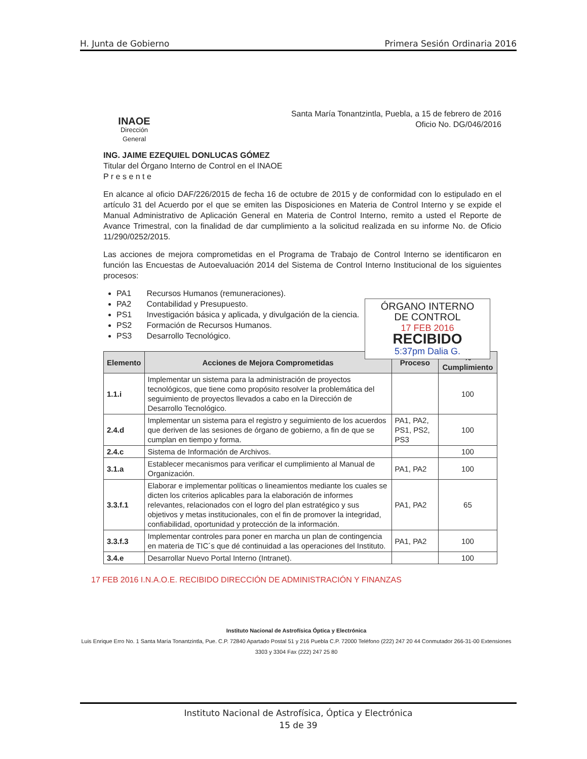H. Junta de Gobierno Primera Sesión Ordinaria 2016
INAOE
Dirección
General
Santa María Tonantzintla, Puebla, a 15 de febrero de 2016
Oficio No. DG/046/2016
ING. JAIME EZEQUIEL DONLUCAS GÓMEZ
Titular del Órgano Interno de Control en el INAOE
P r e s e n t e
En alcance al oficio DAF/226/2015 de fecha 16 de octubre de 2015 y de conformidad con lo estipulado en el artículo 31 del Acuerdo por el que se emiten las Disposiciones en Materia de Control Interno y se expide el Manual Administrativo de Aplicación General en Materia de Control Interno, remito a usted el Reporte de Avance Trimestral, con la finalidad de dar cumplimiento a la solicitud realizada en su informe No. de Oficio 11/290/0252/2015.
Las acciones de mejora comprometidas en el Programa de Trabajo de Control Interno se identificaron en función las Encuestas de Autoevaluación 2014 del Sistema de Control Interno Institucional de los siguientes procesos:
PA1 Recursos Humanos (remuneraciones).
PA2 Contabilidad y Presupuesto.
PS1 Investigación básica y aplicada, y divulgación de la ciencia.
PS2 Formación de Recursos Humanos.
PS3 Desarrollo Tecnológico.
ÓRGANO INTERNO
DE CONTROL
17 FEB 2016
RECIBIDO
5:37pm Dalia G.
| Elemento | Acciones de Mejora Comprometidas | Proceso | % Cumplimiento |
| --- | --- | --- | --- |
| 1.1.i | Implementar un sistema para la administración de proyectos tecnológicos, que tiene como propósito resolver la problemática del seguimiento de proyectos llevados a cabo en la Dirección de Desarrollo Tecnológico. | | 100 |
| 2.4.d | Implementar un sistema para el registro y seguimiento de los acuerdos que deriven de las sesiones de órgano de gobierno, a fin de que se cumplan en tiempo y forma. | PA1, PA2, PS1, PS2, PS3 | 100 |
| 2.4.c | Sistema de Información de Archivos. | | 100 |
| 3.1.a | Establecer mecanismos para verificar el cumplimiento al Manual de Organización. | PA1, PA2 | 100 |
| 3.3.f.1 | Elaborar e implementar políticas o lineamientos mediante los cuales se dicten los criterios aplicables para la elaboración de informes relevantes, relacionados con el logro del plan estratégico y sus objetivos y metas institucionales, con el fin de promover la integridad, confiabilidad, oportunidad y protección de la información. | PA1, PA2 | 65 |
| 3.3.f.3 | Implementar controles para poner en marcha un plan de contingencia en materia de TIC´s que dé continuidad a las operaciones del Instituto. | PA1, PA2 | 100 |
| 3.4.e | Desarrollar Nuevo Portal Interno (Intranet). | | 100 |
17 FEB 2016 I.N.A.O.E. RECIBIDO DIRECCIÓN DE ADMINISTRACIÓN Y FINANZAS
Instituto Nacional de Astrofísica Óptica y Electrónica
Luis Enrique Erro No. 1 Santa María Tonantzintla, Pue. C.P. 72840 Apartado Postal 51 y 216 Puebla C.P. 72000 Teléfono (222) 247 20 44 Conmutador 266-31-00 Extensiones 3303 y 3304 Fax (222) 247 25 80
Instituto Nacional de Astrofísica, Óptica y Electrónica
15 de 39